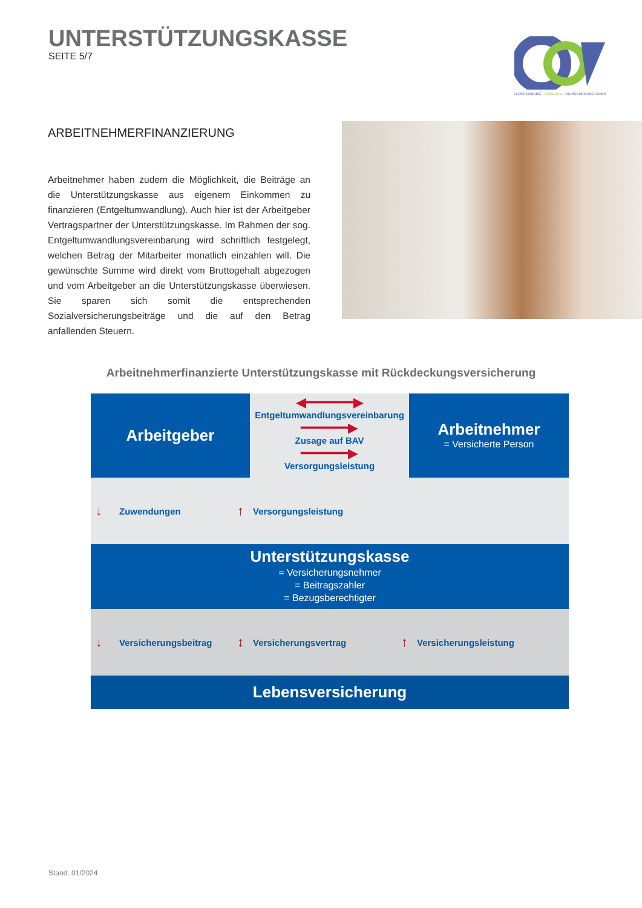UNTERSTÜTZUNGSKASSE
SEITE 5/7
CLOPPENBURG - EMSLAND - VERSICHERUNG GmbH
ARBEITNEHMERFINANZIERUNG
Arbeitnehmer haben zudem die Möglichkeit, die Beiträge an die Unterstützungskasse aus eigenem Einkommen zu finanzieren (Entgeltumwandlung). Auch hier ist der Arbeitgeber Vertragspartner der Unterstützungskasse. Im Rahmen der sog. Entgeltumwandlungsvereinbarung wird schriftlich festgelegt, welchen Betrag der Mitarbeiter monatlich einzahlen will. Die gewünschte Summe wird direkt vom Bruttogehalt abgezogen und vom Arbeitgeber an die Unterstützungskasse überwiesen. Sie sparen sich somit die entsprechenden Sozialversicherungsbeiträge und die auf den Betrag anfallenden Steuern.
Arbeitnehmerfinanzierte Unterstützungskasse mit Rückdeckungsversicherung
Arbeitgeber
◀━━━━━━▶
Entgeltumwandlungsvereinbarung
━━━━━━▶
Zusage auf BAV
━━━━━━▶
Versorgungsleistung
Arbeitnehmer
= Versicherte Person
↓ Zuwendungen ↑ Versorgungsleistung
Unterstützungskasse
= Versicherungsnehmer
= Beitragszahler
= Bezugsberechtigter
↓ Versicherungsbeitrag ↕ Versicherungsvertrag ↑ Versicherungsleistung
Lebensversicherung
Stand: 01/2024